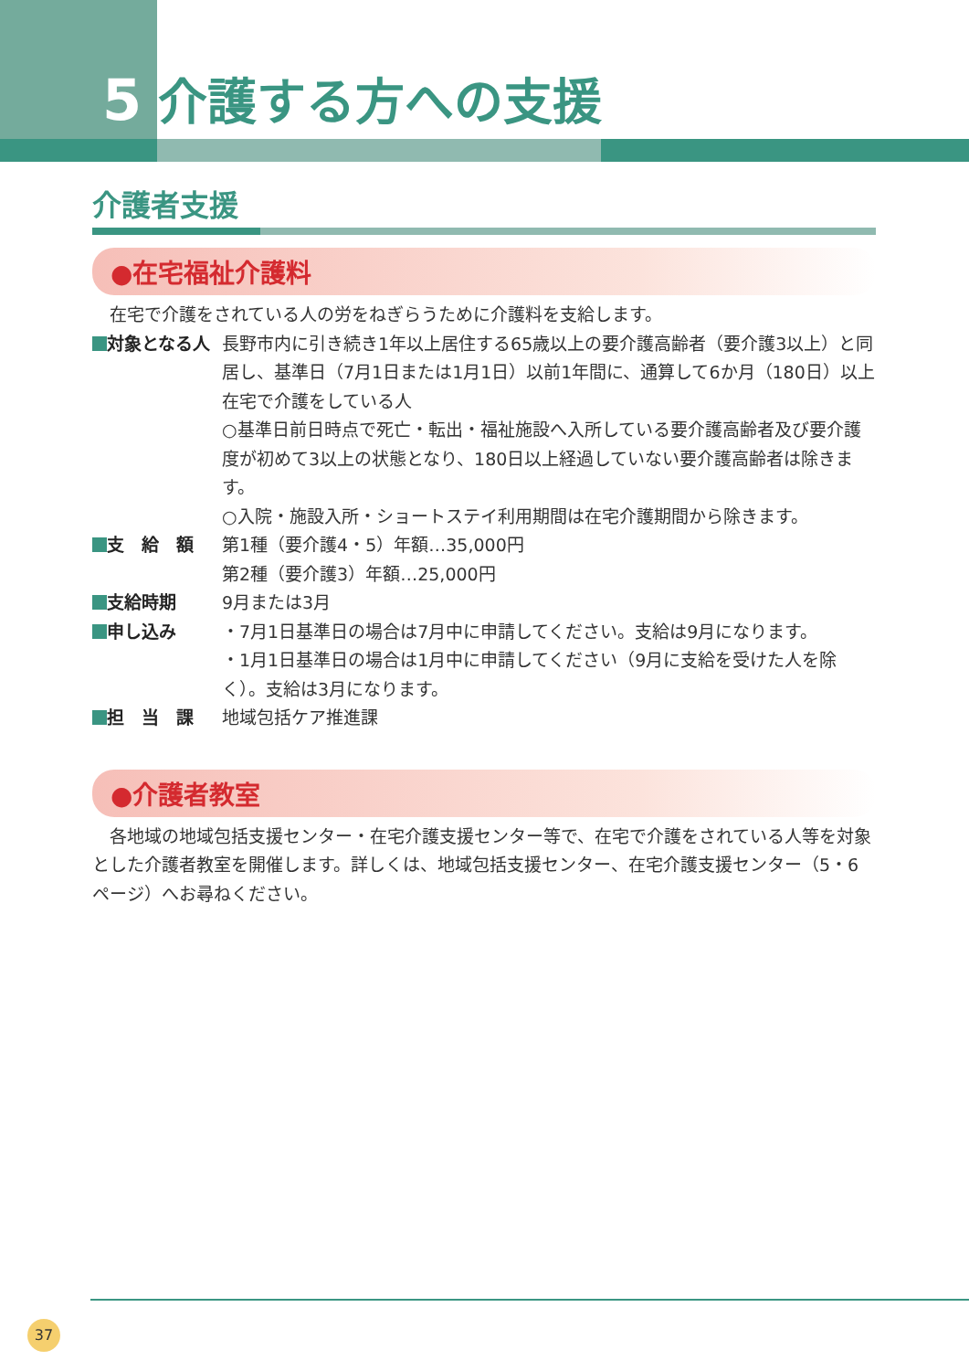5 介護する方への支援
介護者支援
●在宅福祉介護料
　在宅で介護をされている人の労をねぎらうために介護料を支給します。
| 対象となる人 | 長野市内に引き続き1年以上居住する65歳以上の要介護高齢者（要介護3以上）と同居し、基準日（7月1日または1月1日）以前1年間に、通算して6か月（180日）以上在宅で介護をしている人 ○基準日前日時点で死亡・転出・福祉施設へ入所している要介護高齢者及び要介護度が初めて3以上の状態となり、180日以上経過していない要介護高齢者は除きます。 ○入院・施設入所・ショートステイ利用期間は在宅介護期間から除きます。 |
| 支 給 額 | 第1種（要介護4・5）年額…35,000円 第2種（要介護3）年額…25,000円 |
| 支給時期 | 9月または3月 |
| 申し込み | ・7月1日基準日の場合は7月中に申請してください。支給は9月になります。 ・1月1日基準日の場合は1月中に申請してください（9月に支給を受けた人を除く）。支給は3月になります。 |
| 担 当 課 | 地域包括ケア推進課 |
●介護者教室
　各地域の地域包括支援センター・在宅介護支援センター等で、在宅で介護をされている人等を対象とした介護者教室を開催します。詳しくは、地域包括支援センター、在宅介護支援センター（5・6ページ）へお尋ねください。
37